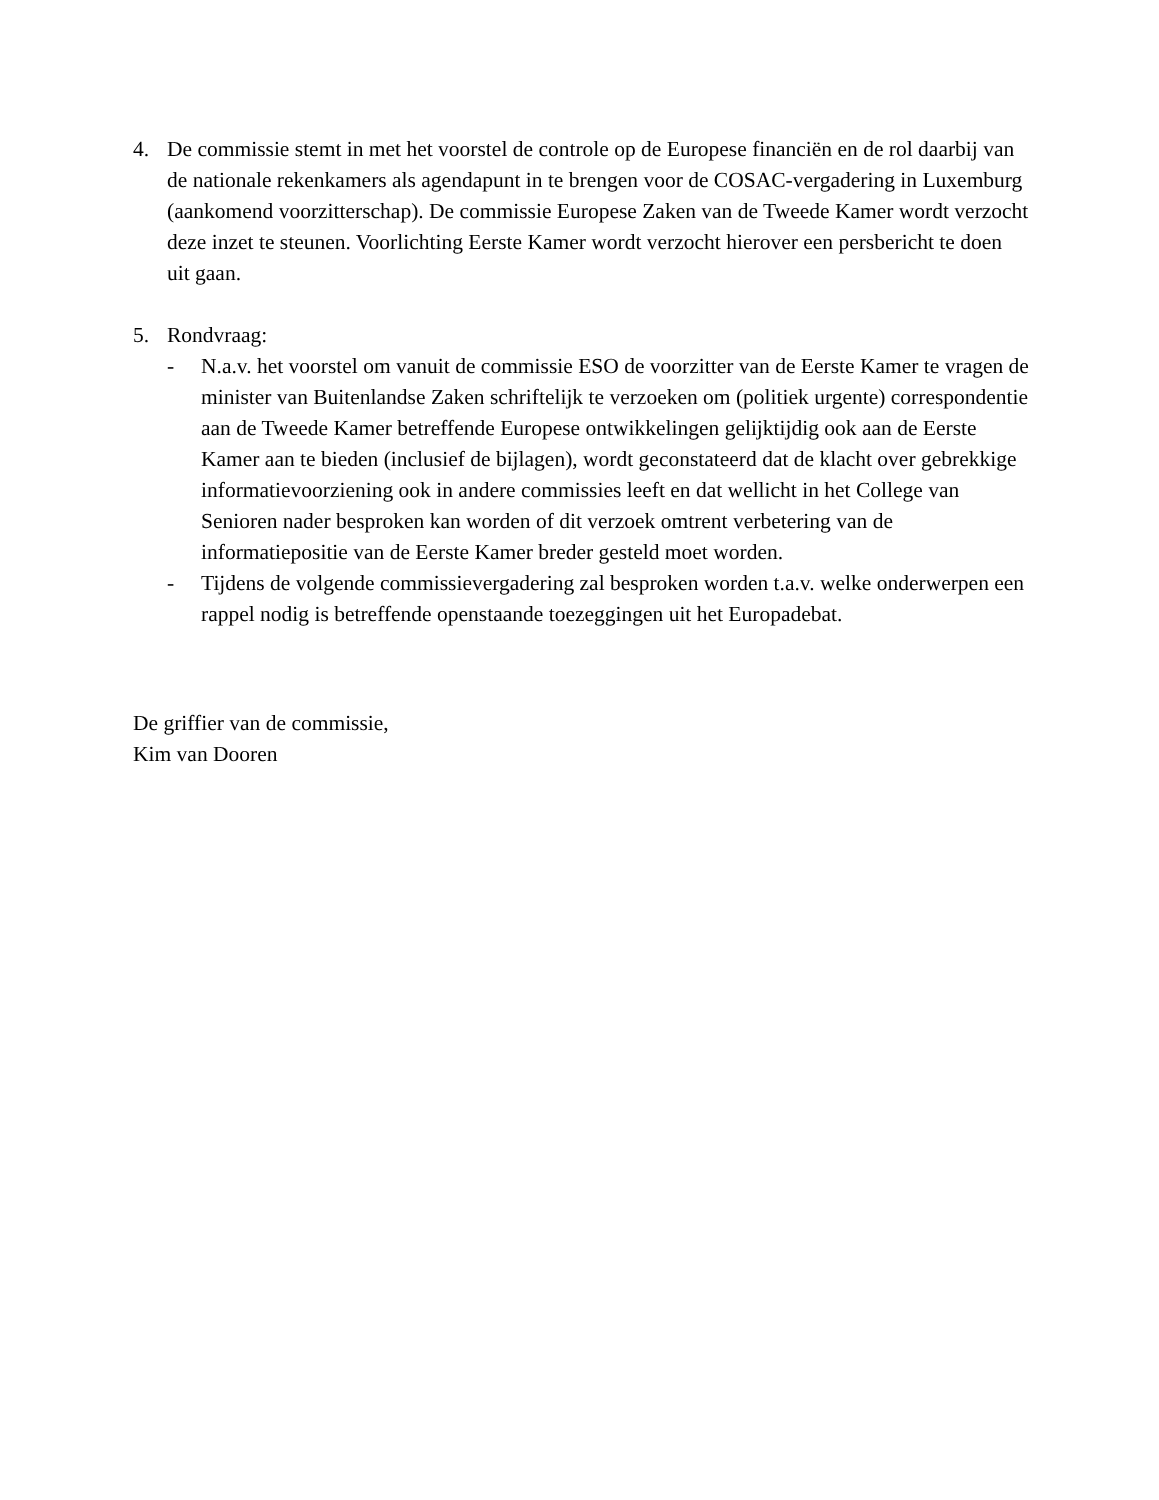4. De commissie stemt in met het voorstel de controle op de Europese financiën en de rol daarbij van de nationale rekenkamers als agendapunt in te brengen voor de COSAC-vergadering in Luxemburg (aankomend voorzitterschap). De commissie Europese Zaken van de Tweede Kamer wordt verzocht deze inzet te steunen. Voorlichting Eerste Kamer wordt verzocht hierover een persbericht te doen uit gaan.
5. Rondvraag:
- N.a.v. het voorstel om vanuit de commissie ESO de voorzitter van de Eerste Kamer te vragen de minister van Buitenlandse Zaken schriftelijk te verzoeken om (politiek urgente) correspondentie aan de Tweede Kamer betreffende Europese ontwikkelingen gelijktijdig ook aan de Eerste Kamer aan te bieden (inclusief de bijlagen), wordt geconstateerd dat de klacht over gebrekkige informatievoorziening ook in andere commissies leeft en dat wellicht in het College van Senioren nader besproken kan worden of dit verzoek omtrent verbetering van de informatiepositie van de Eerste Kamer breder gesteld moet worden.
- Tijdens de volgende commissievergadering zal besproken worden t.a.v. welke onderwerpen een rappel nodig is betreffende openstaande toezeggingen uit het Europadebat.
De griffier van de commissie,
Kim van Dooren